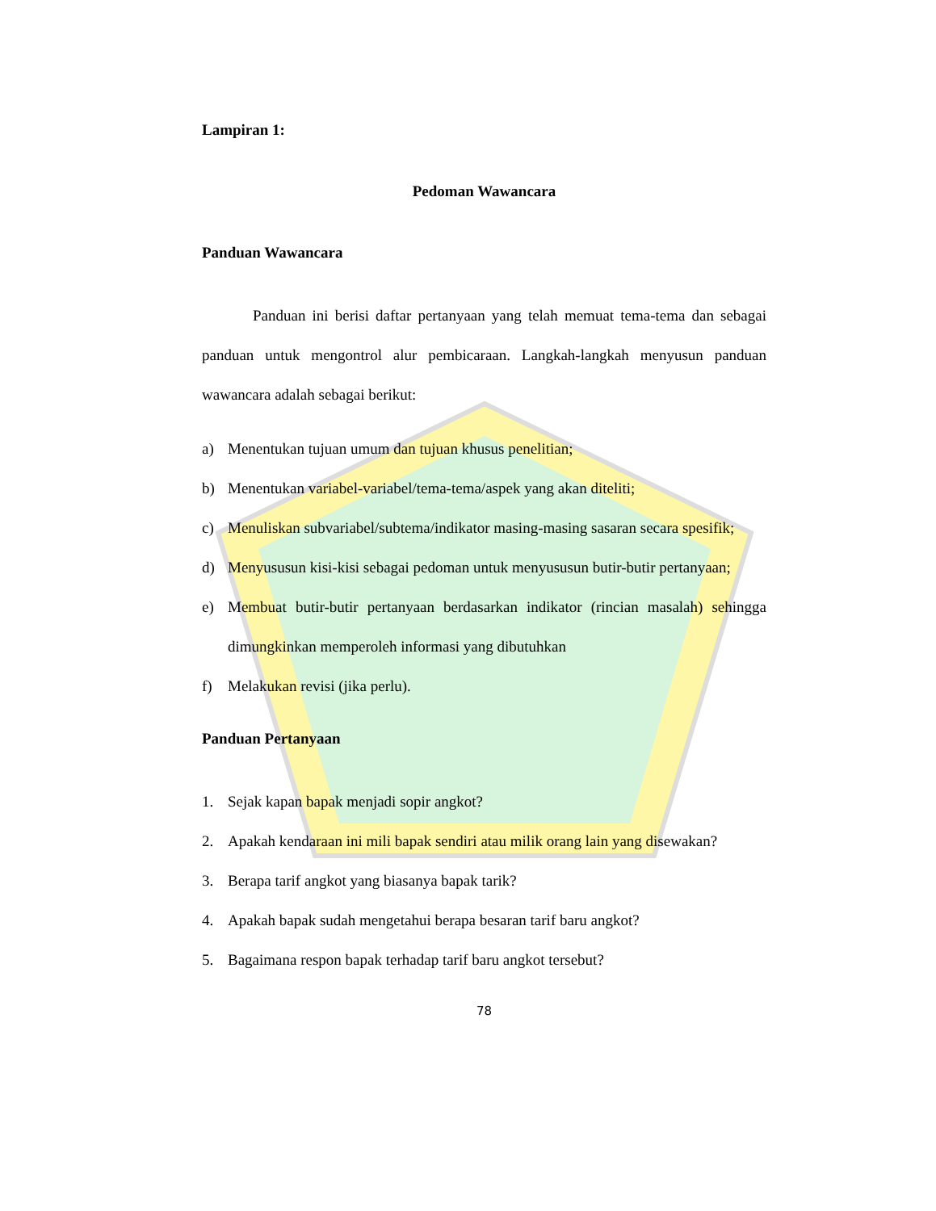Lampiran 1:
Pedoman Wawancara
Panduan Wawancara
Panduan ini berisi daftar pertanyaan yang telah memuat tema-tema dan sebagai panduan untuk mengontrol alur pembicaraan. Langkah-langkah menyusun panduan wawancara adalah sebagai berikut:
a) Menentukan tujuan umum dan tujuan khusus penelitian;
b) Menentukan variabel-variabel/tema-tema/aspek yang akan diteliti;
c) Menuliskan subvariabel/subtema/indikator masing-masing sasaran secara spesifik;
d) Menyususun kisi-kisi sebagai pedoman untuk menyususun butir-butir pertanyaan;
e) Membuat butir-butir pertanyaan berdasarkan indikator (rincian masalah) sehingga dimungkinkan memperoleh informasi yang dibutuhkan
f) Melakukan revisi (jika perlu).
Panduan Pertanyaan
1. Sejak kapan bapak menjadi sopir angkot?
2. Apakah kendaraan ini mili bapak sendiri atau milik orang lain yang disewakan?
3. Berapa tarif angkot yang biasanya bapak tarik?
4. Apakah bapak sudah mengetahui berapa besaran tarif baru angkot?
5. Bagaimana respon bapak terhadap tarif baru angkot tersebut?
78